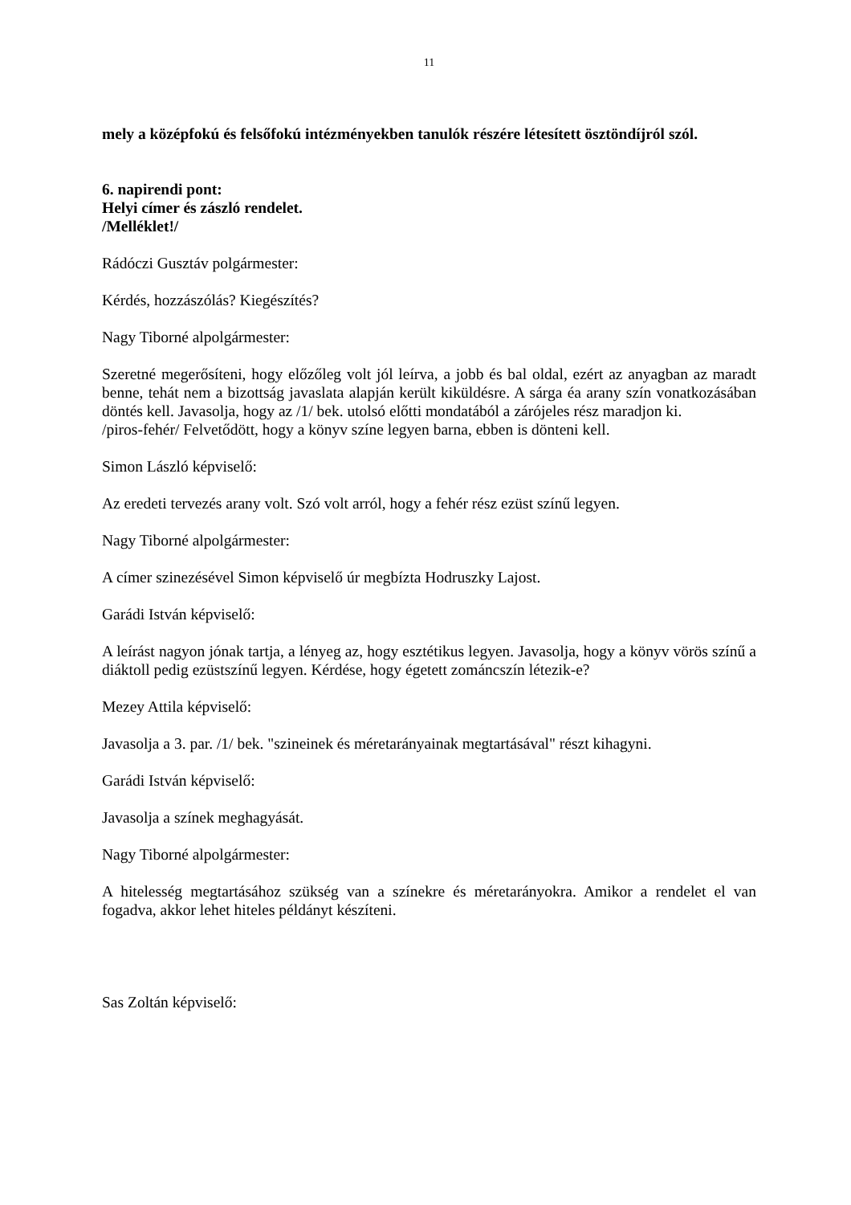11
mely a középfokú és felsőfokú intézményekben tanulók részére létesített ösztöndíjról szól.
6. napirendi pont:
Helyi címer és zászló rendelet.
/Melléklet!/
Rádóczi Gusztáv polgármester:
Kérdés, hozzászólás? Kiegészítés?
Nagy Tiborné alpolgármester:
Szeretné megerősíteni, hogy előzőleg volt jól leírva, a jobb és bal oldal, ezért az anyagban az maradt benne, tehát nem a bizottság javaslata alapján került kiküldésre. A sárga éa arany szín vonatkozásában döntés kell. Javasolja, hogy az /1/ bek. utolsó előtti mondatából a zárójeles rész maradjon ki.
/piros-fehér/ Felvetődött, hogy a könyv színe legyen barna, ebben is dönteni kell.
Simon László képviselő:
Az eredeti tervezés arany volt. Szó volt arról, hogy a fehér rész ezüst színű legyen.
Nagy Tiborné alpolgármester:
A címer szinezésével Simon képviselő úr megbízta Hodruszky Lajost.
Garádi István képviselő:
A leírást nagyon jónak tartja, a lényeg az, hogy esztétikus legyen. Javasolja, hogy a könyv vörös színű a diáktoll pedig ezüstszínű legyen. Kérdése, hogy égetett zománcszín létezik-e?
Mezey Attila képviselő:
Javasolja a 3. par. /1/ bek. "szineinek és méretarányainak megtartásával" részt kihagyni.
Garádi István képviselő:
Javasolja a színek meghagyását.
Nagy Tiborné alpolgármester:
A hitelesség megtartásához szükség van a színekre és méretarányokra. Amikor a rendelet el van fogadva, akkor lehet hiteles példányt készíteni.
Sas Zoltán képviselő: